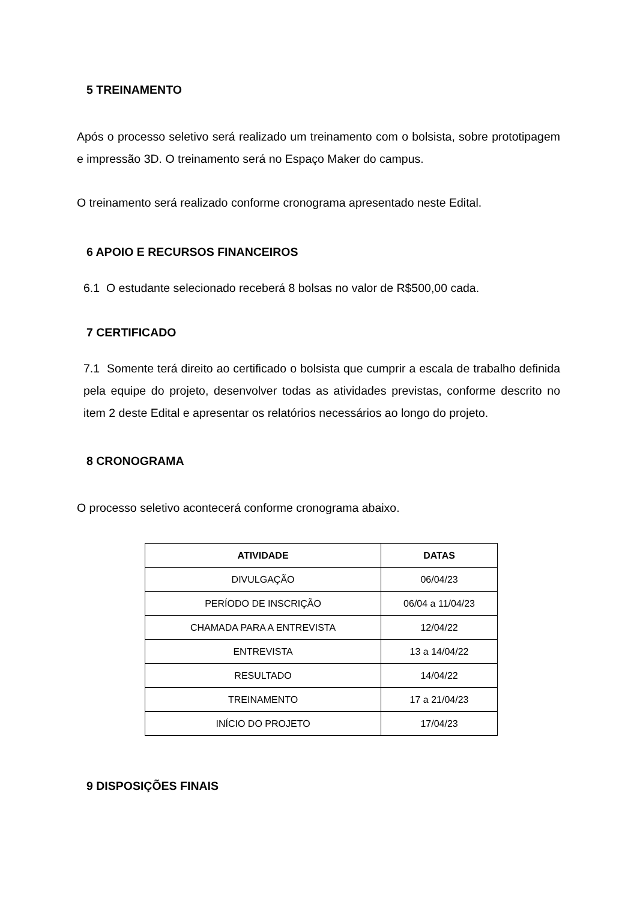5 TREINAMENTO
Após o processo seletivo será realizado um treinamento com o bolsista, sobre prototipagem e impressão 3D. O treinamento será no Espaço Maker do campus.
O treinamento será realizado conforme cronograma apresentado neste Edital.
6 APOIO E RECURSOS FINANCEIROS
6.1 O estudante selecionado receberá 8 bolsas no valor de R$500,00 cada.
7 CERTIFICADO
7.1 Somente terá direito ao certificado o bolsista que cumprir a escala de trabalho definida pela equipe do projeto, desenvolver todas as atividades previstas, conforme descrito no item 2 deste Edital e apresentar os relatórios necessários ao longo do projeto.
8 CRONOGRAMA
O processo seletivo acontecerá conforme cronograma abaixo.
| ATIVIDADE | DATAS |
| --- | --- |
| DIVULGAÇÃO | 06/04/23 |
| PERÍODO DE INSCRIÇÃO | 06/04 a 11/04/23 |
| CHAMADA PARA A ENTREVISTA | 12/04/22 |
| ENTREVISTA | 13 a 14/04/22 |
| RESULTADO | 14/04/22 |
| TREINAMENTO | 17 a 21/04/23 |
| INÍCIO DO PROJETO | 17/04/23 |
9 DISPOSIÇÕES FINAIS